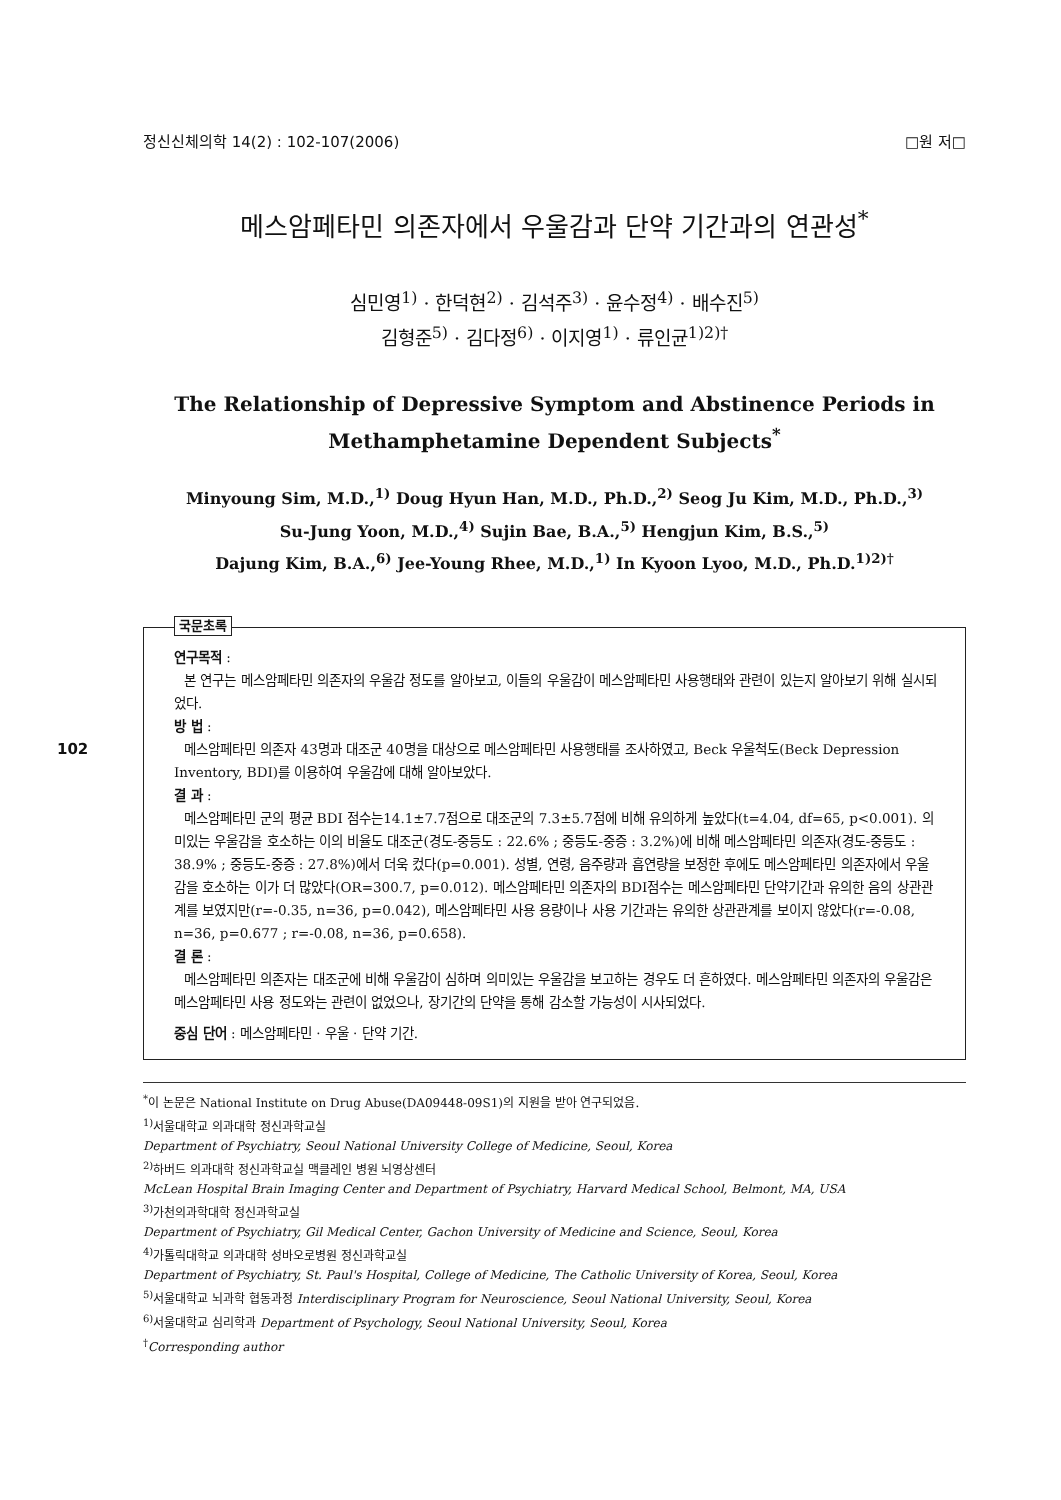정신신체의학 14(2) : 102-107(2006) □원 저□
메스암페타민 의존자에서 우울감과 단약 기간과의 연관성<sup>*</sup>
심민영<sup>1)</sup> · 한덕현<sup>2)</sup> · 김석주<sup>3)</sup> · 윤수정<sup>4)</sup> · 배수진<sup>5)</sup>
김형준<sup>5)</sup> · 김다정<sup>6)</sup> · 이지영<sup>1)</sup> · 류인균<sup>1)2)†</sup>
The Relationship of Depressive Symptom and Abstinence Periods in
Methamphetamine Dependent Subjects<sup>*</sup>
Minyoung Sim, M.D.,<sup>1)</sup> Doug Hyun Han, M.D., Ph.D.,<sup>2)</sup> Seog Ju Kim, M.D., Ph.D.,<sup>3)</sup>
Su-Jung Yoon, M.D.,<sup>4)</sup> Sujin Bae, B.A.,<sup>5)</sup> Hengjun Kim, B.S.,<sup>5)</sup>
Dajung Kim, B.A.,<sup>6)</sup> Jee-Young Rhee, M.D.,<sup>1)</sup> In Kyoon Lyoo, M.D., Ph.D.<sup>1)2)†</sup>
102
국문초록
연구목적 :
본 연구는 메스암페타민 의존자의 우울감 정도를 알아보고, 이들의 우울감이 메스암페타민 사용행태와 관련이 있는지 알아보기 위해 실시되었다.
방 법 :
메스암페타민 의존자 43명과 대조군 40명을 대상으로 메스암페타민 사용행태를 조사하였고, Beck 우울척도(Beck Depression Inventory, BDI)를 이용하여 우울감에 대해 알아보았다.
결 과 :
메스암페타민 군의 평균 BDI 점수는14.1±7.7점으로 대조군의 7.3±5.7점에 비해 유의하게 높았다(t=4.04, df=65, p<0.001). 의미있는 우울감을 호소하는 이의 비율도 대조군(경도-중등도 : 22.6% ; 중등도-중증 : 3.2%)에 비해 메스암페타민 의존자(경도-중등도 : 38.9% ; 중등도-중증 : 27.8%)에서 더욱 컸다(p=0.001). 성별, 연령, 음주량과 흡연량을 보정한 후에도 메스암페타민 의존자에서 우울감을 호소하는 이가 더 많았다(OR=300.7, p=0.012). 메스암페타민 의존자의 BDI점수는 메스암페타민 단약기간과 유의한 음의 상관관계를 보였지만(r=-0.35, n=36, p=0.042), 메스암페타민 사용 용량이나 사용 기간과는 유의한 상관관계를 보이지 않았다(r=-0.08, n=36, p=0.677 ; r=-0.08, n=36, p=0.658).
결 론 :
메스암페타민 의존자는 대조군에 비해 우울감이 심하며 의미있는 우울감을 보고하는 경우도 더 흔하였다. 메스암페타민 의존자의 우울감은 메스암페타민 사용 정도와는 관련이 없었으나, 장기간의 단약을 통해 감소할 가능성이 시사되었다.
중심 단어 : 메스암페타민 · 우울 · 단약 기간.
<sup>*</sup> 이 논문은 National Institute on Drug Abuse(DA09448-09S1)의 지원을 받아 연구되었음.
<sup>1)</sup> 서울대학교 의과대학 정신과학교실
Department of Psychiatry, Seoul National University College of Medicine, Seoul, Korea
<sup>2)</sup> 하버드 의과대학 정신과학교실 맥클레인 병원 뇌영상센터
McLean Hospital Brain Imaging Center and Department of Psychiatry, Harvard Medical School, Belmont, MA, USA
<sup>3)</sup> 가천의과학대학 정신과학교실
Department of Psychiatry, Gil Medical Center, Gachon University of Medicine and Science, Seoul, Korea
<sup>4)</sup> 가톨릭대학교 의과대학 성바오로병원 정신과학교실
Department of Psychiatry, St. Paul's Hospital, College of Medicine, The Catholic University of Korea, Seoul, Korea
<sup>5)</sup> 서울대학교 뇌과학 협동과정 Interdisciplinary Program for Neuroscience, Seoul National University, Seoul, Korea
<sup>6)</sup> 서울대학교 심리학과 Department of Psychology, Seoul National University, Seoul, Korea
<sup>†</sup> Corresponding author